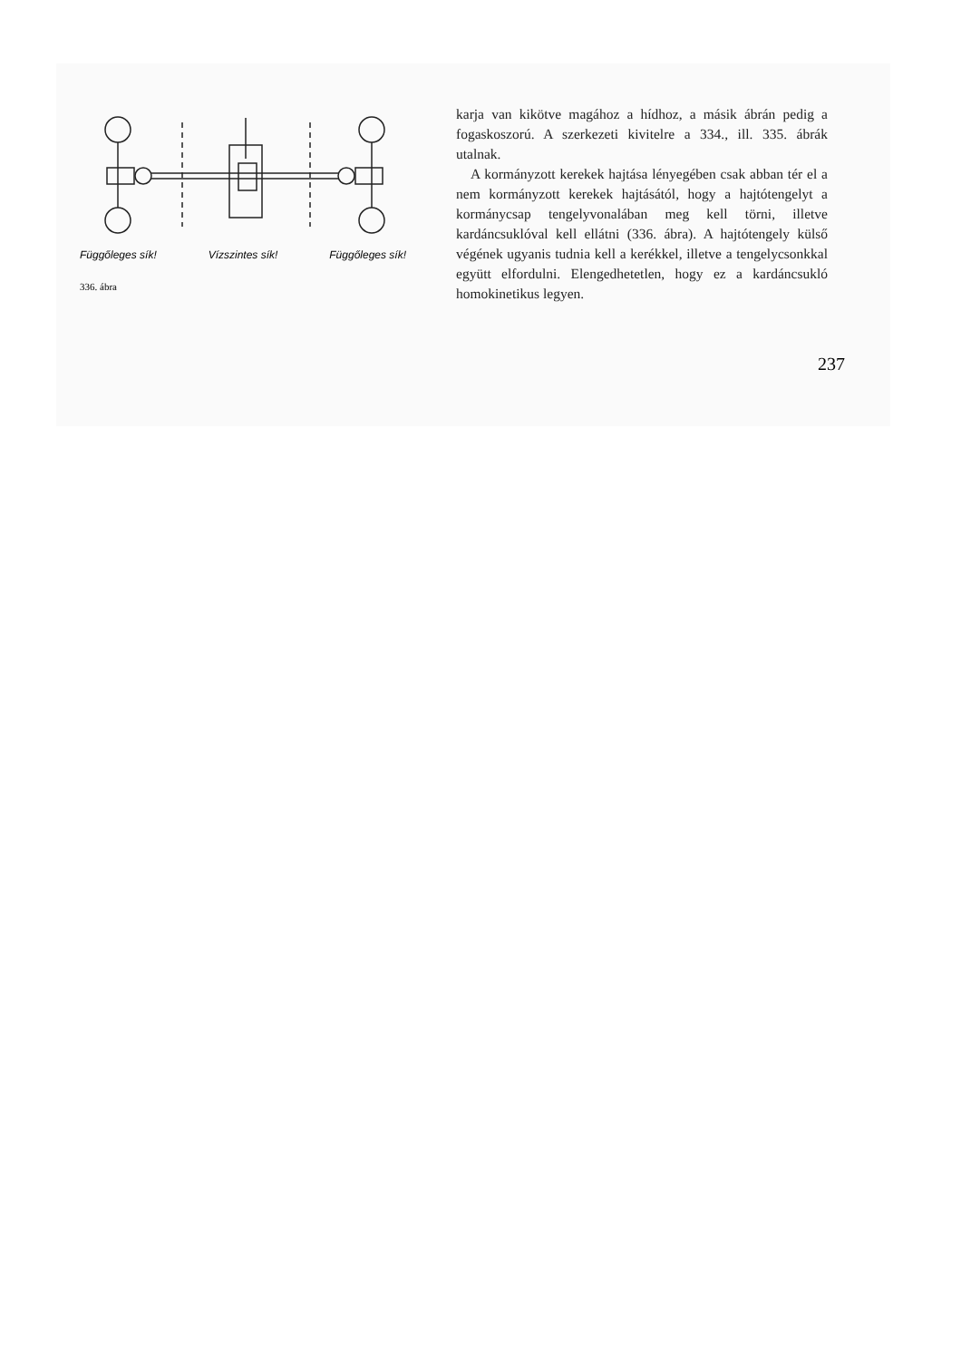Függőleges sík! Vízszintes sík! Függőleges sík!
336. ábra
karja van kikötve magához a hídhoz, a másik ábrán pedig a fogaskoszorú. A szerkezeti kivitelre a 334., ill. 335. ábrák utalnak.
A kormányzott kerekek hajtása lényegében csak abban tér el a nem kormányzott kerekek hajtásától, hogy a hajtótengelyt a kormánycsap tengelyvonalában meg kell törni, illetve kardáncsuklóval kell ellátni (336. ábra). A hajtótengely külső végének ugyanis tudnia kell a kerékkel, illetve a tengelycsonkkal együtt elfordulni. Elengedhetetlen, hogy ez a kardáncsukló homokinetikus legyen.
237